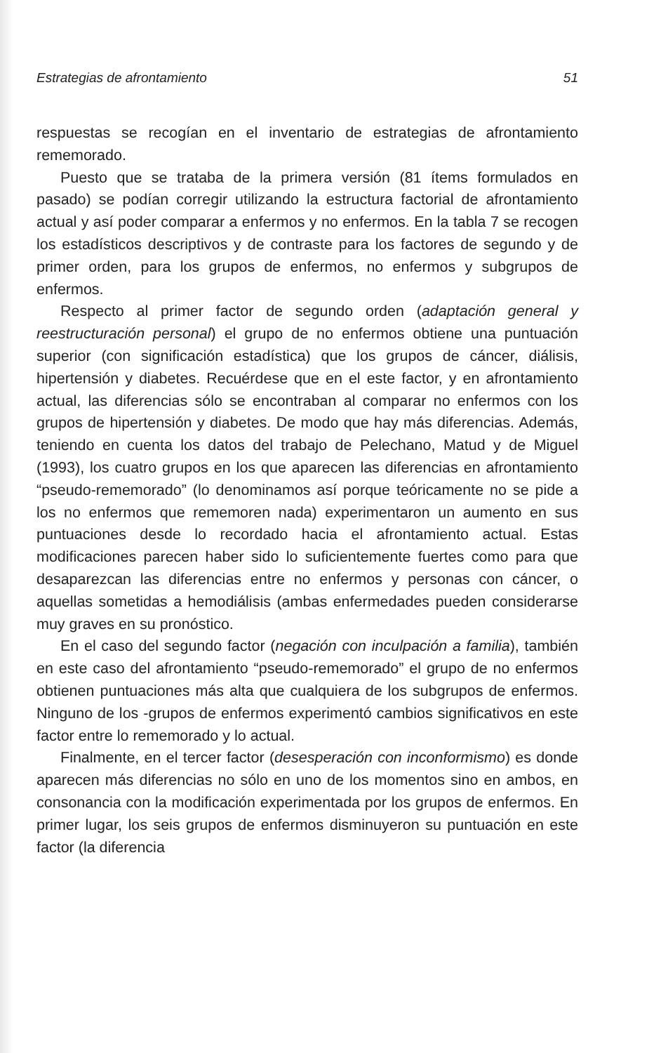Estrategias de afrontamiento 51
respuestas se recogían en el inventario de estrategias de afron­tamiento rememorado.
Puesto que se trataba de la primera versión (81 ítems formulados en pasado) se podían corregir utilizando la estructura factorial de afrontamiento actual y así poder comparar a enfermos y no enfermos. En la tabla 7 se recogen los estadísticos descriptivos y de contraste para los factores de segundo y de primer orden, para los grupos de enfermos, no enfermos y subgrupos de enfermos.
Respecto al primer factor de segundo orden (adaptación general y reestructuración personal) el grupo de no enfermos obtiene una puntuación superior (con significación estadística) que los grupos de cáncer, diálisis, hipertensión y diabetes. Recuérdese que en el este factor, y en afrontamiento actual, las diferencias sólo se encontraban al comparar no enfermos con los grupos de hipertensión y diabetes. De modo que hay más diferencias. Además, teniendo en cuenta los datos del trabajo de Pelechano, Matud y de Miguel (1993), los cuatro grupos en los que aparecen las diferencias en afrontamiento “pseudo-rememorado” (lo denominamos así porque teóricamente no se pide a los no enfermos que rememoren nada) experimentaron un aumento en sus puntuaciones desde lo recordado hacia el afrontamiento actual. Estas modificaciones parecen haber sido lo suficientemente fuertes como para que desaparezcan las diferencias entre no enfermos y personas con cáncer, o aquellas sometidas a hemodiálisis (ambas enfermedades pueden considerarse muy graves en su pronóstico.
En el caso del segundo factor (negación con inculpación a familia), también en este caso del afrontamiento “pseudo-rememorado” el grupo de no enfermos obtienen puntuaciones más alta que cualquiera de los subgrupos de enfermos. Ninguno de los -grupos de enfermos experimentó cambios significativos en este factor entre lo rememorado y lo actual.
Finalmente, en el tercer factor (desesperación con inconformismo) es donde aparecen más diferencias no sólo en uno de los momentos sino en ambos, en consonancia con la modificación experimentada por los grupos de enfermos. En primer lugar, los seis grupos de enfermos disminuyeron su puntuación en este factor (la diferencia